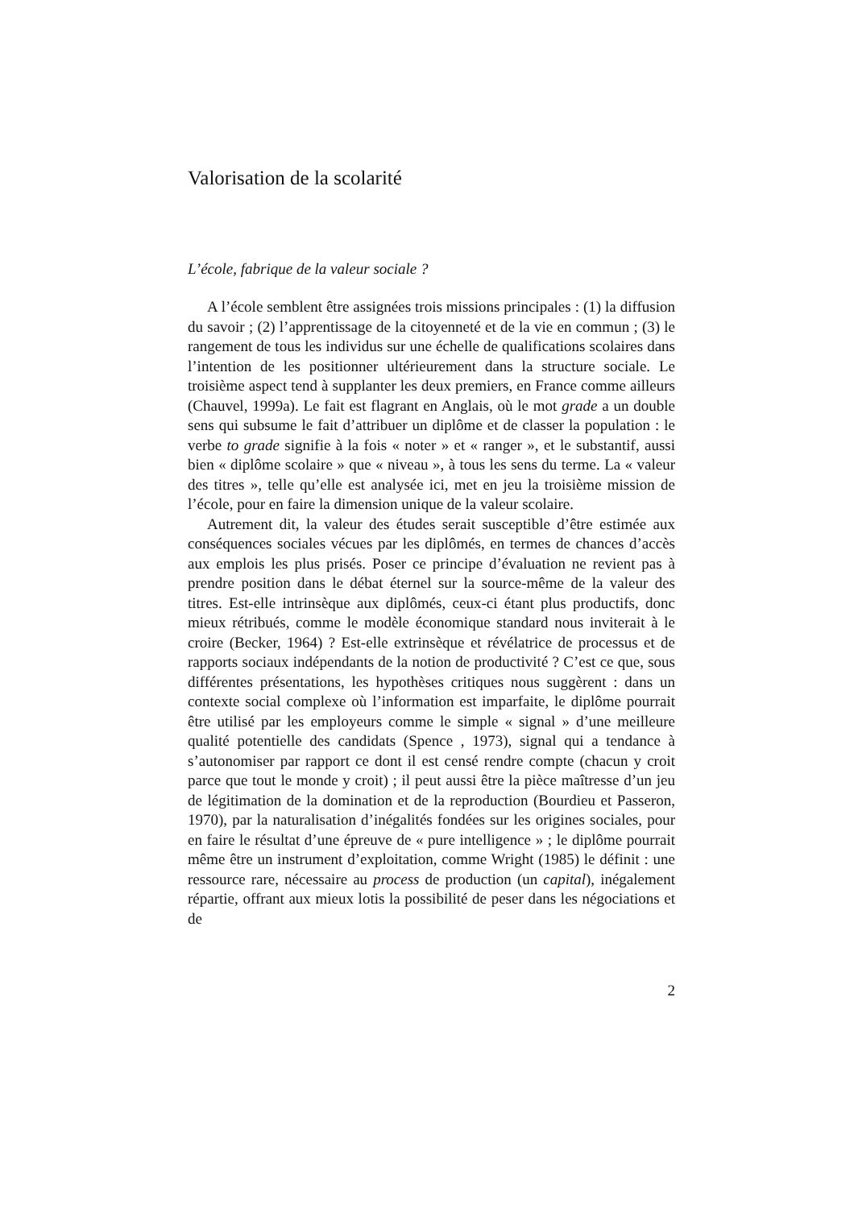Valorisation de la scolarité
L’école, fabrique de la valeur sociale ?
A l’école semblent être assignées trois missions principales : (1) la diffusion du savoir ; (2) l’apprentissage de la citoyenneté et de la vie en commun ; (3) le rangement de tous les individus sur une échelle de qualifications scolaires dans l’intention de les positionner ultérieurement dans la structure sociale. Le troisième aspect tend à supplanter les deux premiers, en France comme ailleurs (Chauvel, 1999a). Le fait est flagrant en Anglais, où le mot grade a un double sens qui subsume le fait d’attribuer un diplôme et de classer la population : le verbe to grade signifie à la fois « noter » et « ranger », et le substantif, aussi bien « diplôme scolaire » que « niveau », à tous les sens du terme. La « valeur des titres », telle qu’elle est analysée ici, met en jeu la troisième mission de l’école, pour en faire la dimension unique de la valeur scolaire.
Autrement dit, la valeur des études serait susceptible d’être estimée aux conséquences sociales vécues par les diplômés, en termes de chances d’accès aux emplois les plus prisés. Poser ce principe d’évaluation ne revient pas à prendre position dans le débat éternel sur la source-même de la valeur des titres. Est-elle intrinsèque aux diplômés, ceux-ci étant plus productifs, donc mieux rétribués, comme le modèle économique standard nous inviterait à le croire (Becker, 1964) ? Est-elle extrinsèque et révélatrice de processus et de rapports sociaux indépendants de la notion de productivité ? C’est ce que, sous différentes présentations, les hypothèses critiques nous suggèrent : dans un contexte social complexe où l’information est imparfaite, le diplôme pourrait être utilisé par les employeurs comme le simple « signal » d’une meilleure qualité potentielle des candidats (Spence , 1973), signal qui a tendance à s’autonomiser par rapport ce dont il est censé rendre compte (chacun y croit parce que tout le monde y croit) ; il peut aussi être la pièce maîtresse d’un jeu de légitimation de la domination et de la reproduction (Bourdieu et Passeron, 1970), par la naturalisation d’inégalités fondées sur les origines sociales, pour en faire le résultat d’une épreuve de « pure intelligence » ; le diplôme pourrait même être un instrument d’exploitation, comme Wright (1985) le définit : une ressource rare, nécessaire au process de production (un capital), inégalement répartie, offrant aux mieux lotis la possibilité de peser dans les négociations et de
2